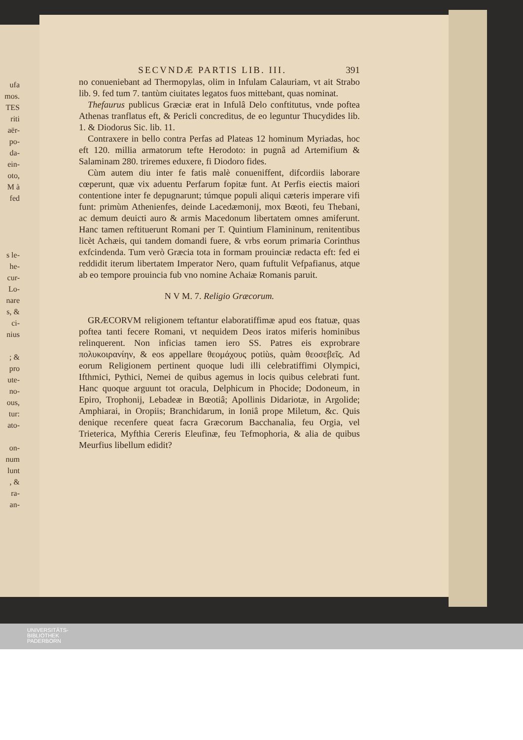ufa
mos.
TES
riti
aër-
po-
da-
ein-
oto,
M à
fed
s le-
he-
cur-
Lo-
nare
s, &
ci-
nius
; &
pro
ute-
no-
ous,
tur:
ato-
on-
num
lunt
, &
ra-
an-
SECVNDÆ PARTIS LIB. III. 391
no conueniebant ad Thermopylas, olim in Infulam Calauriam, vt ait Strabo lib. 9. fed tum 7. tantùm ciuitates legatos fuos mittebant, quas nominat.
Thefaurus publicus Græciæ erat in Infulâ Delo conftitutus, vnde poftea Athenas tranflatus eft, & Pericli concreditus, de eo leguntur Thucydides lib. 1. & Diodorus Sic. lib. 11.
Contraxere in bello contra Perfas ad Plateas 12 hominum Myriadas, hoc eft 120. millia armatorum tefte Herodoto: in pugnâ ad Artemifium & Salaminam 280. triremes eduxere, fi Diodoro fides.
Cùm autem diu inter fe fatis malè conueniffent, difcordiis laborare cœperunt, quæ vix aduentu Perfarum fopitæ funt. At Perfis eiectis maiori contentione inter fe depugnarunt; túmque populi aliqui cæteris imperare vifi funt: primùm Athenienfes, deinde Lacedæmonij, mox Bœoti, feu Thebani, ac demum deuicti auro & armis Macedonum libertatem omnes amiferunt. Hanc tamen reftituerunt Romani per T. Quintium Flamininum, renitentibus licèt Achæis, qui tandem domandi fuere, & vrbs eorum primaria Corinthus exfcindenda. Tum verò Græcia tota in formam prouinciæ redacta eft: fed ei reddidit iterum libertatem Imperator Nero, quam fuftulit Vefpafianus, atque ab eo tempore prouincia fub vno nomine Achaiæ Romanis paruit.
N V M. 7. Religio Græcorum.
GRÆCORVM religionem teftantur elaboratiffimæ apud eos ftatuæ, quas poftea tanti fecere Romani, vt nequidem Deos iratos miferis hominibus relinquerent. Non inficias tamen iero SS. Patres eis exprobrare πολυκοιρανίην, & eos appellare θεομάχους potiùs, quàm θεοσεβεῖς. Ad eorum Religionem pertinent quoque ludi illi celebratiffimi Olympici, Ifthmici, Pythici, Nemei de quibus agemus in locis quibus celebrati funt. Hanc quoque arguunt tot oracula, Delphicum in Phocide; Dodoneum, in Epiro, Trophonij, Lebadeæ in Bœotiâ; Apollinis Didariotæ, in Argolide; Amphiarai, in Oropiis; Branchidarum, in Ioniâ prope Miletum, &c. Quis denique recenfere queat facra Græcorum Bacchanalia, feu Orgia, vel Trieterica, Myfthia Cereris Eleufinæ, feu Tefmophoria, & alia de quibus Meurfius libellum edidit?
UNIVERSITÄTS-
BIBLIOTHEK
PADERBORN